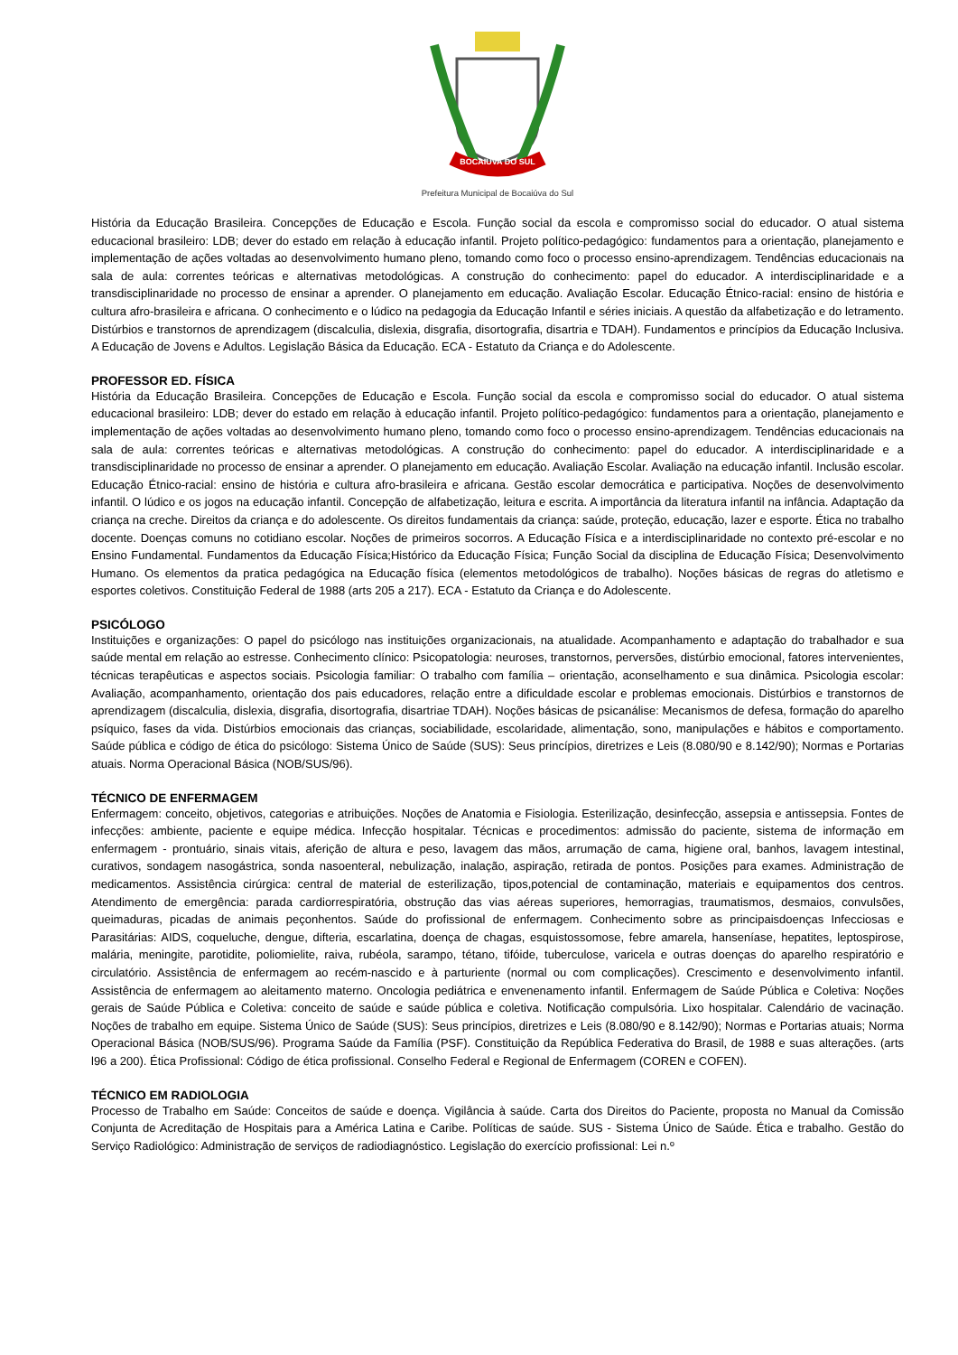BOCAIÚVA DO SUL
Prefeitura Municipal de Bocaiúva do Sul
História da Educação Brasileira. Concepções de Educação e Escola. Função social da escola e compromisso social do educador. O atual sistema educacional brasileiro: LDB; dever do estado em relação à educação infantil. Projeto político-pedagógico: fundamentos para a orientação, planejamento e implementação de ações voltadas ao desenvolvimento humano pleno, tomando como foco o processo ensino-aprendizagem. Tendências educacionais na sala de aula: correntes teóricas e alternativas metodológicas. A construção do conhecimento: papel do educador. A interdisciplinaridade e a transdisciplinaridade no processo de ensinar a aprender. O planejamento em educação. Avaliação Escolar. Educação Étnico-racial: ensino de história e cultura afro-brasileira e africana. O conhecimento e o lúdico na pedagogia da Educação Infantil e séries iniciais. A questão da alfabetização e do letramento. Distúrbios e transtornos de aprendizagem (discalculia, dislexia, disgrafia, disortografia, disartria e TDAH). Fundamentos e princípios da Educação Inclusiva. A Educação de Jovens e Adultos. Legislação Básica da Educação. ECA - Estatuto da Criança e do Adolescente.
PROFESSOR ED. FÍSICA
História da Educação Brasileira. Concepções de Educação e Escola. Função social da escola e compromisso social do educador. O atual sistema educacional brasileiro: LDB; dever do estado em relação à educação infantil. Projeto político-pedagógico: fundamentos para a orientação, planejamento e implementação de ações voltadas ao desenvolvimento humano pleno, tomando como foco o processo ensino-aprendizagem. Tendências educacionais na sala de aula: correntes teóricas e alternativas metodológicas. A construção do conhecimento: papel do educador. A interdisciplinaridade e a transdisciplinaridade no processo de ensinar a aprender. O planejamento em educação. Avaliação Escolar. Avaliação na educação infantil. Inclusão escolar. Educação Étnico-racial: ensino de história e cultura afro-brasileira e africana. Gestão escolar democrática e participativa. Noções de desenvolvimento infantil. O lúdico e os jogos na educação infantil. Concepção de alfabetização, leitura e escrita. A importância da literatura infantil na infância. Adaptação da criança na creche. Direitos da criança e do adolescente. Os direitos fundamentais da criança: saúde, proteção, educação, lazer e esporte. Ética no trabalho docente. Doenças comuns no cotidiano escolar. Noções de primeiros socorros. A Educação Física e a interdisciplinaridade no contexto pré-escolar e no Ensino Fundamental. Fundamentos da Educação Física;Histórico da Educação Física; Função Social da disciplina de Educação Física; Desenvolvimento Humano. Os elementos da pratica pedagógica na Educação física (elementos metodológicos de trabalho). Noções básicas de regras do atletismo e esportes coletivos. Constituição Federal de 1988 (arts 205 a 217). ECA - Estatuto da Criança e do Adolescente.
PSICÓLOGO
Instituições e organizações: O papel do psicólogo nas instituições organizacionais, na atualidade. Acompanhamento e adaptação do trabalhador e sua saúde mental em relação ao estresse. Conhecimento clínico: Psicopatologia: neuroses, transtornos, perversões, distúrbio emocional, fatores intervenientes, técnicas terapêuticas e aspectos sociais. Psicologia familiar: O trabalho com família – orientação, aconselhamento e sua dinâmica. Psicologia escolar: Avaliação, acompanhamento, orientação dos pais educadores, relação entre a dificuldade escolar e problemas emocionais. Distúrbios e transtornos de aprendizagem (discalculia, dislexia, disgrafia, disortografia, disartriae TDAH). Noções básicas de psicanálise: Mecanismos de defesa, formação do aparelho psíquico, fases da vida. Distúrbios emocionais das crianças, sociabilidade, escolaridade, alimentação, sono, manipulações e hábitos e comportamento. Saúde pública e código de ética do psicólogo: Sistema Único de Saúde (SUS): Seus princípios, diretrizes e Leis (8.080/90 e 8.142/90); Normas e Portarias atuais. Norma Operacional Básica (NOB/SUS/96).
TÉCNICO DE ENFERMAGEM
Enfermagem: conceito, objetivos, categorias e atribuições. Noções de Anatomia e Fisiologia. Esterilização, desinfecção, assepsia e antissepsia. Fontes de infecções: ambiente, paciente e equipe médica. Infecção hospitalar. Técnicas e procedimentos: admissão do paciente, sistema de informação em enfermagem - prontuário, sinais vitais, aferição de altura e peso, lavagem das mãos, arrumação de cama, higiene oral, banhos, lavagem intestinal, curativos, sondagem nasogástrica, sonda nasoenteral, nebulização, inalação, aspiração, retirada de pontos. Posições para exames. Administração de medicamentos. Assistência cirúrgica: central de material de esterilização, tipos,potencial de contaminação, materiais e equipamentos dos centros. Atendimento de emergência: parada cardiorrespiratória, obstrução das vias aéreas superiores, hemorragias, traumatismos, desmaios, convulsões, queimaduras, picadas de animais peçonhentos. Saúde do profissional de enfermagem. Conhecimento sobre as principaisdoenças Infecciosas e Parasitárias: AIDS, coqueluche, dengue, difteria, escarlatina, doença de chagas, esquistossomose, febre amarela, hanseníase, hepatites, leptospirose, malária, meningite, parotidite, poliomielite, raiva, rubéola, sarampo, tétano, tifóide, tuberculose, varicela e outras doenças do aparelho respiratório e circulatório. Assistência de enfermagem ao recém-nascido e à parturiente (normal ou com complicações). Crescimento e desenvolvimento infantil. Assistência de enfermagem ao aleitamento materno. Oncologia pediátrica e envenenamento infantil. Enfermagem de Saúde Pública e Coletiva: Noções gerais de Saúde Pública e Coletiva: conceito de saúde e saúde pública e coletiva. Notificação compulsória. Lixo hospitalar. Calendário de vacinação. Noções de trabalho em equipe. Sistema Único de Saúde (SUS): Seus princípios, diretrizes e Leis (8.080/90 e 8.142/90); Normas e Portarias atuais; Norma Operacional Básica (NOB/SUS/96). Programa Saúde da Família (PSF). Constituição da República Federativa do Brasil, de 1988 e suas alterações. (arts l96 a 200). Ética Profissional: Código de ética profissional. Conselho Federal e Regional de Enfermagem (COREN e COFEN).
TÉCNICO EM RADIOLOGIA
Processo de Trabalho em Saúde: Conceitos de saúde e doença. Vigilância à saúde. Carta dos Direitos do Paciente, proposta no Manual da Comissão Conjunta de Acreditação de Hospitais para a América Latina e Caribe. Políticas de saúde. SUS - Sistema Único de Saúde. Ética e trabalho. Gestão do Serviço Radiológico: Administração de serviços de radiodiagnóstico. Legislação do exercício profissional: Lei n.º